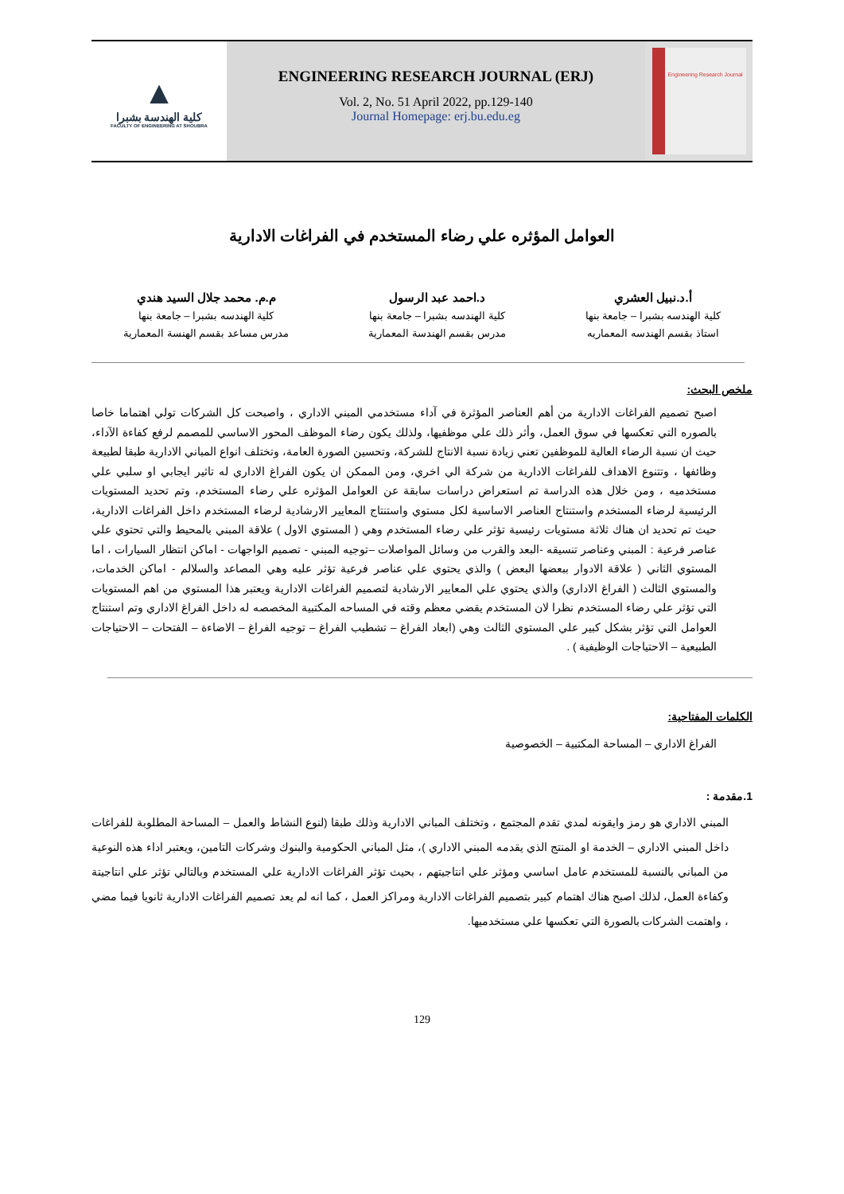▲
كلية الهندسة بشبرا
FACULTY OF ENGINEERING AT SHOUBRA
ENGINEERING RESEARCH JOURNAL (ERJ)
Vol. 2, No. 51 April 2022, pp.129-140
Journal Homepage: erj.bu.edu.eg
Engineering Research Journal
العوامل المؤثره علي رضاء المستخدم في الفراغات الادارية
أ.د.نبيل العشري
كلية الهندسه بشبرا – جامعة بنها
استاذ بقسم الهندسه المعماريه
د.احمد عبد الرسول
كلية الهندسه بشبرا – جامعة بنها
مدرس بقسم الهندسة المعمارية
م.م. محمد جلال السيد هندي
كلية الهندسه بشبرا – جامعة بنها
مدرس مساعد بقسم الهنسة المعمارية
ملخص البحث:
اصبح تصميم الفراغات الادارية من أهم العناصر المؤثرة في آداء مستخدمي المبني الاداري ، واصبحت كل الشركات تولي اهتماما خاصا بالصوره التي تعكسها في سوق العمل، وأثر ذلك علي موظفيها، ولذلك يكون رضاء الموظف المحور الاساسي للمصمم لرفع كفاءة الآداء، حيث ان نسبة الرضاء العالية للموظفين تعني زيادة نسبة الانتاج للشركة، وتحسين الصورة العامة، وتختلف انواع المباني الادارية طبقا لطبيعة وظائفها ، وتتنوع الاهداف للفراغات الادارية من شركة الي اخري، ومن الممكن ان يكون الفراغ الاداري له تاثير ايجابي او سلبي علي مستخدميه ، ومن خلال هذه الدراسة تم استعراض دراسات سابقة عن العوامل المؤثره علي رضاء المستخدم، وتم تحديد المستويات الرئيسية لرضاء المستخدم واستنتاج العناصر الاساسية لكل مستوي واستنتاج المعايير الارشادية لرضاء المستخدم داخل الفراغات الادارية، حيث تم تحديد ان هناك ثلاثة مستويات رئيسية تؤثر علي رضاء المستخدم وهي ( المستوي الاول ) علاقة المبني بالمحيط والتي تحتوي علي عناصر فرعية : المبني وعناصر تنسيقه -البعد والقرب من وسائل المواصلات –توجيه المبني - تصميم الواجهات - اماكن انتظار السيارات ، اما المستوي الثاني ( علاقة الادوار ببعضها البعض ) والذي يحتوي علي عناصر فرعية تؤثر عليه وهي المصاعد والسلالم - اماكن الخدمات، والمستوي الثالث ( الفراغ الاداري) والذي يحتوي علي المعايير الارشادية لتصميم الفراغات الادارية ويعتبر هذا المستوي من اهم المستويات التي تؤثر علي رضاء المستخدم نظرا لان المستخدم يقضي معظم وقته في المساحه المكتبية المخصصه له داخل الفراغ الاداري وتم استنتاج العوامل التي تؤثر بشكل كبير علي المستوي الثالث وهي (ابعاد الفراغ – تشطيب الفراغ – توجيه الفراغ – الاضاءة – الفتحات – الاحتياجات الطبيعية – الاحتياجات الوظيفية ) .
الكلمات المفتاحية:
الفراغ الاداري – المساحة المكتبية – الخصوصية
1.مقدمة :
المبني الاداري هو رمز وايقونه لمدي تقدم المجتمع ، وتختلف المباني الادارية وذلك طبقا (لنوع النشاط والعمل – المساحة المطلوبة للفراغات داخل المبني الاداري – الخدمة او المنتج الذي يقدمه المبني الاداري )، مثل المباني الحكومية والبنوك وشركات التامين، ويعتبر اداء هذه النوعية من المباني بالنسبة للمستخدم عامل اساسي ومؤثر علي انتاجيتهم ، بحيث تؤثر الفراغات الادارية علي المستخدم وبالتالي تؤثر علي انتاجيتة وكفاءة العمل، لذلك اصبح هناك اهتمام كبير بتصميم الفراغات الادارية ومراكز العمل ، كما انه لم يعد تصميم الفراغات الادارية ثانويا فيما مضي ، واهتمت الشركات بالصورة التي تعكسها علي مستخدميها.
129